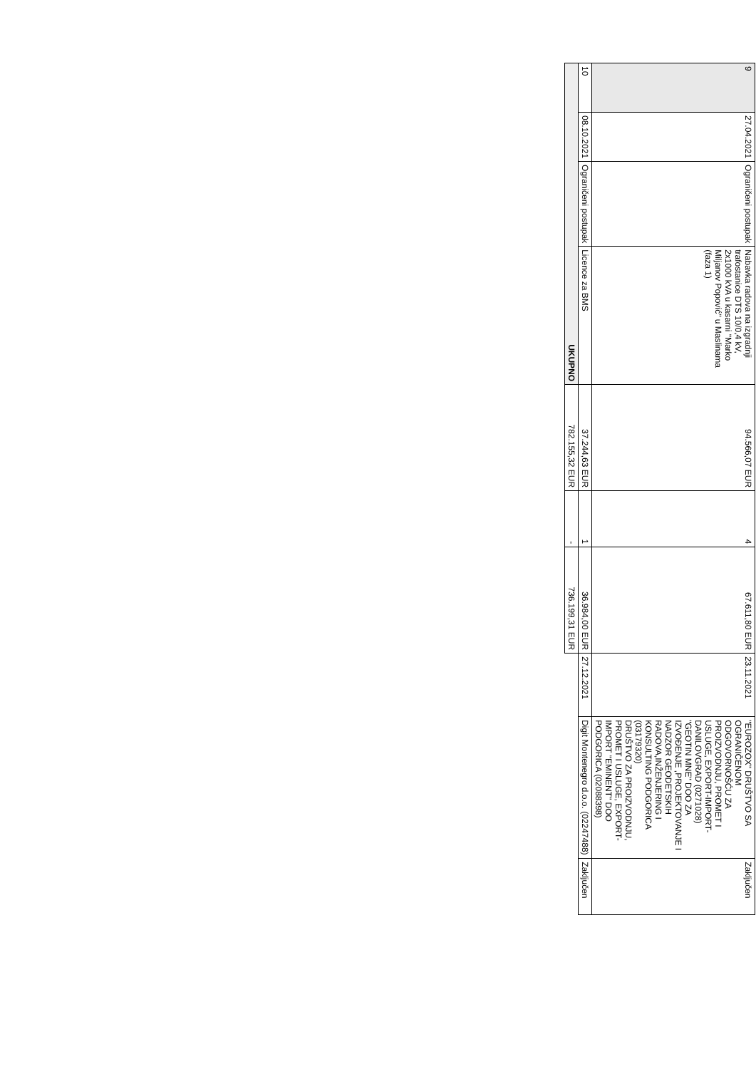| 9 | 27.04.2021 | Ograničeni postupak | Nabavka radova na izgradnji trafostanice DTS 10/0,4 kV, 2x1000 kVA u kasarni "Marko Miljanov Popović" u Maslinama (faza 1) | 94.566,07 EUR | 4 | 67.611,80 EUR | 23.11.2021 | "EUROZOX" DRUŠTVO SA OGRANIČENOM ODGOVORNOŠĆU ZA PROIZVODNJU, PROMET I USLUGE, EXPORT-IMPORT-DANILOVGRAD (0271028) "GEOTIN MNE" DOO ZA IZVOĐENJE ,PROJEKTOVANJE I NADZOR GEODETSKIH RADOVA,INŽENJERING I KONSULTING PODGORICA (03179320) DRUŠTVO ZA PROIZVODNJU, PROMET I USLUGE, EXPORT-IMPORT "EMINENT" DOO PODGORICA (02088398) | Zaključen |
| 10 | 08.10.2021 | Ograničeni postupak | Licence za BMS | 37.244,63 EUR | 1 | 36.984,00 EUR | 27.12.2021 | Digit Montenegro d.o.o. (02247488) | Zaključen |
| UKUPNO | | | | 782.155,32 EUR | - | 736.199,31 EUR | | | |